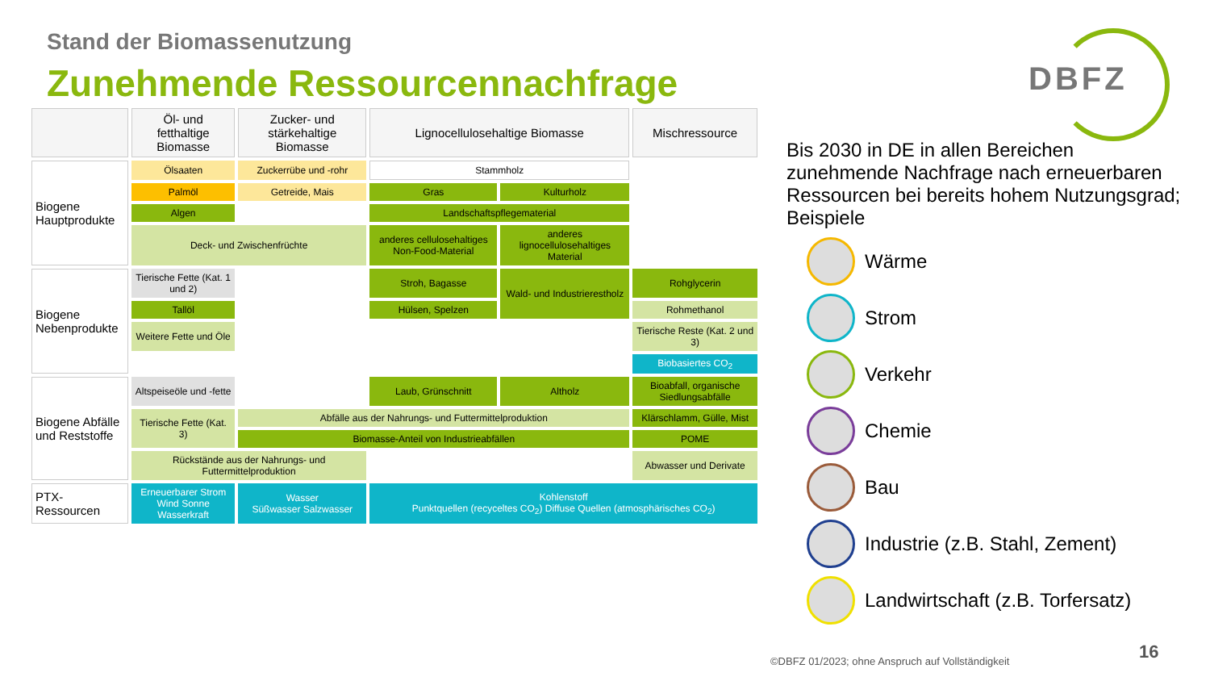Stand der Biomassenutzung
Zunehmende Ressourcennachfrage
DBFZ
| | Öl- und fetthaltige Biomasse | Zucker- und stärkehaltige Biomasse | Lignocellulosehaltige Biomasse | | Mischressource |
| --- | --- | --- | --- | --- | --- |
| Biogene Hauptprodukte | Ölsaaten | Zuckerrübe und -rohr | Stammholz | | |
| | Palmöl | Getreide, Mais | Gras | Kulturholz | |
| | Algen | | Landschaftspflegematerial | | |
| | Deck- und Zwischenfrüchte | | anderes cellulosehaltiges Non-Food-Material | anderes lignocellulosehaltiges Material | |
| Biogene Nebenprodukte | Tierische Fette (Kat. 1 und 2) | | Stroh, Bagasse | Wald- und Industrierestholz | Rohglycerin |
| | Tallöl | | Hülsen, Spelzen | | Rohmethanol |
| | Weitere Fette und Öle | | | | Tierische Reste (Kat. 2 und 3) |
| | | | | | Biobasiertes CO<sub>2</sub> |
| Biogene Abfälle und Reststoffe | Altspeiseöle und -fette | | Laub, Grünschnitt | Altholz | Bioabfall, organische Siedlungsabfälle |
| | Tierische Fette (Kat. 3) | Abfälle aus der Nahrungs- und Futtermittelproduktion | | | Klärschlamm, Gülle, Mist |
| | | Biomasse-Anteil von Industrieabfällen | | | POME |
| | Rückstände aus der Nahrungs- und Futtermittelproduktion | | | | Abwasser und Derivate |
| PTX-Ressourcen | Erneuerbarer Strom Wind Sonne Wasserkraft | Wasser Süßwasser Salzwasser | Kohlenstoff Punktquellen (recyceltes CO<sub>2</sub>) Diffuse Quellen (atmosphärisches CO<sub>2</sub>) | | |
Bis 2030 in DE in allen Bereichen zunehmende Nachfrage nach erneuerbaren Ressourcen bei bereits hohem Nutzungsgrad; Beispiele
Wärme
Strom
Verkehr
Chemie
Bau
Industrie (z.B. Stahl, Zement)
Landwirtschaft (z.B. Torfersatz)
©DBFZ 01/2023; ohne Anspruch auf Vollständigkeit
16